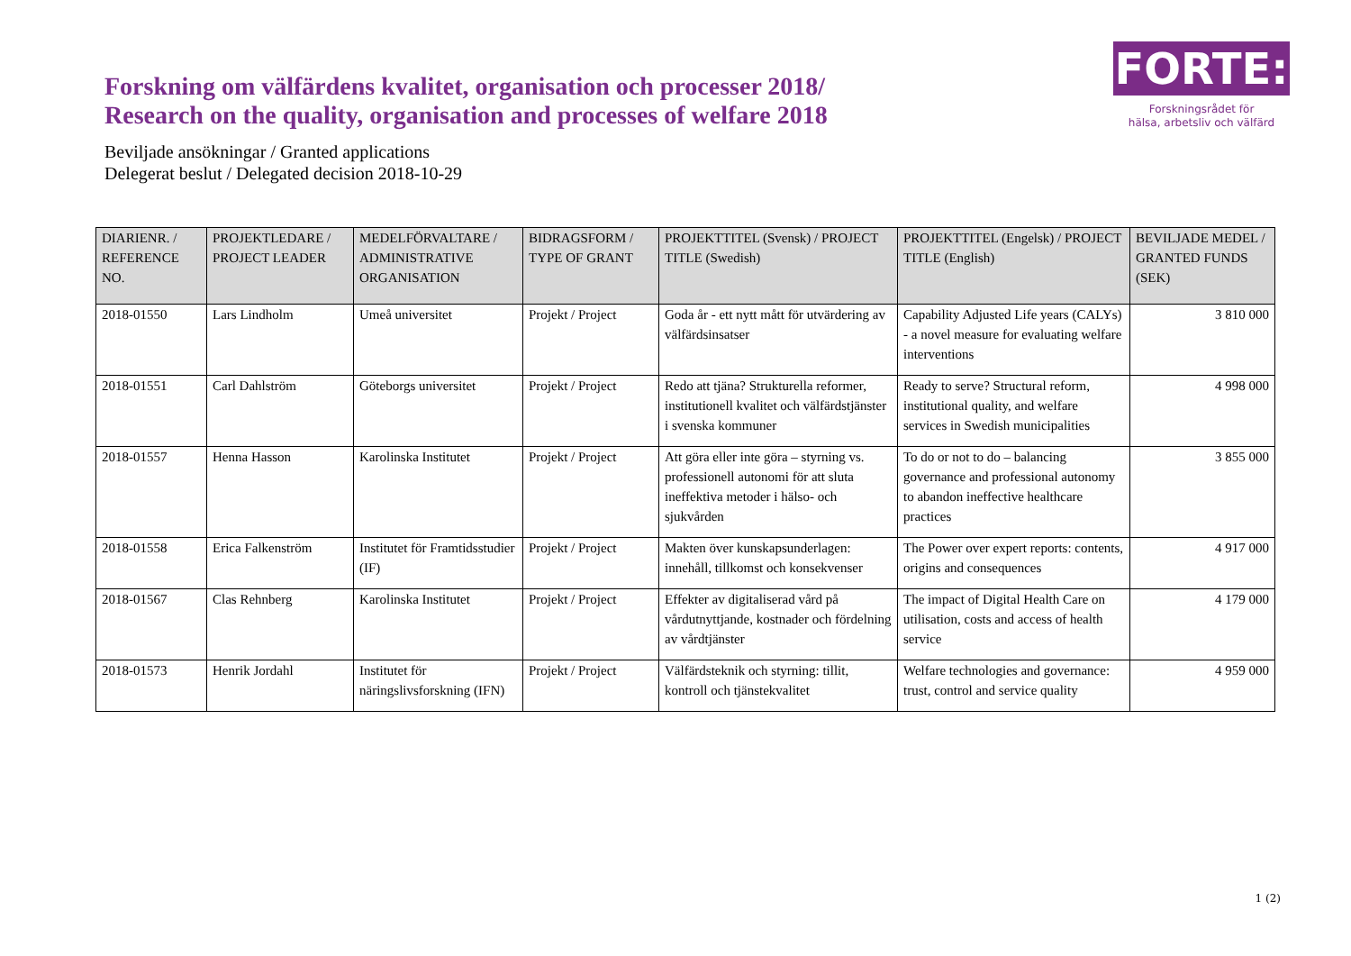Forskning om välfärdens kvalitet, organisation och processer 2018/
Research on the quality, organisation and processes of welfare 2018
FORTE:
Forskningsrådet för
hälsa, arbetsliv och välfärd
Beviljade ansökningar / Granted applications
Delegerat beslut / Delegated decision 2018-10-29
| DIARIENR. / REFERENCE NO. | PROJEKTLEDARE / PROJECT LEADER | MEDELFÖRVALTARE / ADMINISTRATIVE ORGANISATION | BIDRAGSFORM / TYPE OF GRANT | PROJEKTTITEL (Svensk) / PROJECT TITLE (Swedish) | PROJEKTTITEL (Engelsk) / PROJECT TITLE (English) | BEVILJADE MEDEL / GRANTED FUNDS (SEK) |
| --- | --- | --- | --- | --- | --- | --- |
| 2018-01550 | Lars Lindholm | Umeå universitet | Projekt / Project | Goda år - ett nytt mått för utvärdering av välfärdsinsatser | Capability Adjusted Life years (CALYs) - a novel measure for evaluating welfare interventions | 3 810 000 |
| 2018-01551 | Carl Dahlström | Göteborgs universitet | Projekt / Project | Redo att tjäna? Strukturella reformer, institutionell kvalitet och välfärdstjänster i svenska kommuner | Ready to serve? Structural reform, institutional quality, and welfare services in Swedish municipalities | 4 998 000 |
| 2018-01557 | Henna Hasson | Karolinska Institutet | Projekt / Project | Att göra eller inte göra – styrning vs. professionell autonomi för att sluta ineffektiva metoder i hälso- och sjukvården | To do or not to do – balancing governance and professional autonomy to abandon ineffective healthcare practices | 3 855 000 |
| 2018-01558 | Erica Falkenström | Institutet för Framtidsstudier (IF) | Projekt / Project | Makten över kunskapsunderlagen: innehåll, tillkomst och konsekvenser | The Power over expert reports: contents, origins and consequences | 4 917 000 |
| 2018-01567 | Clas Rehnberg | Karolinska Institutet | Projekt / Project | Effekter av digitaliserad vård på vårdutnyttjande, kostnader och fördelning av vårdtjänster | The impact of Digital Health Care on utilisation, costs and access of health service | 4 179 000 |
| 2018-01573 | Henrik Jordahl | Institutet för näringslivsforskning (IFN) | Projekt / Project | Välfärdsteknik och styrning: tillit, kontroll och tjänstekvalitet | Welfare technologies and governance: trust, control and service quality | 4 959 000 |
1 (2)